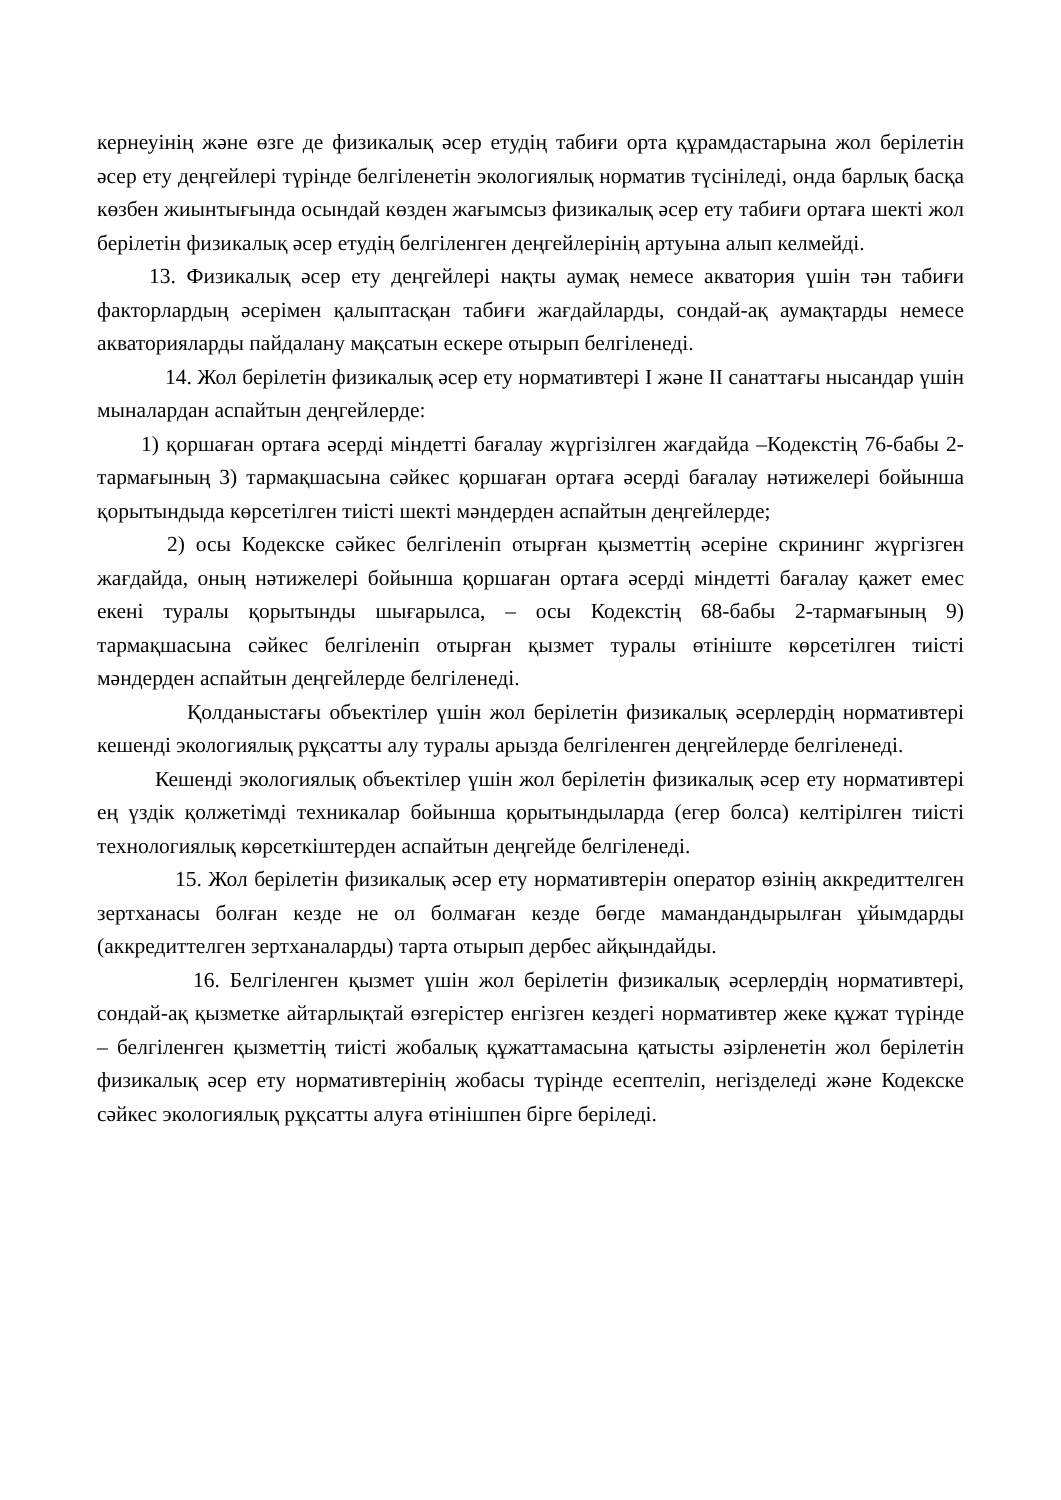кернеуінің және өзге де физикалық әсер етудің табиғи орта құрамдастарына жол берілетін әсер ету деңгейлері түрінде белгіленетін экологиялық норматив түсініледі, онда барлық басқа көзбен жиынтығында осындай көзден жағымсыз физикалық әсер ету табиғи ортаға шекті жол берілетін физикалық әсер етудің белгіленген деңгейлерінің артуына алып келмейді.
13. Физикалық әсер ету деңгейлері нақты аумақ немесе акватория үшін тән табиғи факторлардың әсерімен қалыптасқан табиғи жағдайларды, сондай-ақ аумақтарды немесе акваторияларды пайдалану мақсатын ескере отырып белгіленеді.
14. Жол берілетін физикалық әсер ету нормативтері I және II санаттағы нысандар үшін мыналардан аспайтын деңгейлерде:
1) қоршаған ортаға әсерді міндетті бағалау жүргізілген жағдайда –Кодекстің 76-бабы 2-тармағының 3) тармақшасына сәйкес қоршаған ортаға әсерді бағалау нәтижелері бойынша қорытындыда көрсетілген тиісті шекті мәндерден аспайтын деңгейлерде;
2) осы Кодекске сәйкес белгіленіп отырған қызметтің әсеріне скрининг жүргізген жағдайда, оның нәтижелері бойынша қоршаған ортаға әсерді міндетті бағалау қажет емес екені туралы қорытынды шығарылса, – осы Кодекстің 68-бабы 2-тармағының 9) тармақшасына сәйкес белгіленіп отырған қызмет туралы өтініште көрсетілген тиісті мәндерден аспайтын деңгейлерде белгіленеді.
Қолданыстағы объектілер үшін жол берілетін физикалық әсерлердің нормативтері кешенді экологиялық рұқсатты алу туралы арызда белгіленген деңгейлерде белгіленеді.
Кешенді экологиялық объектілер үшін жол берілетін физикалық әсер ету нормативтері ең үздік қолжетімді техникалар бойынша қорытындыларда (егер болса) келтірілген тиісті технологиялық көрсеткіштерден аспайтын деңгейде белгіленеді.
15. Жол берілетін физикалық әсер ету нормативтерін оператор өзінің аккредиттелген зертханасы болған кезде не ол болмаған кезде бөгде мамандандырылған ұйымдарды (аккредиттелген зертханаларды) тарта отырып дербес айқындайды.
16. Белгіленген қызмет үшін жол берілетін физикалық әсерлердің нормативтері, сондай-ақ қызметке айтарлықтай өзгерістер енгізген кездегі нормативтер жеке құжат түрінде – белгіленген қызметтің тиісті жобалық құжаттамасына қатысты әзірленетін жол берілетін физикалық әсер ету нормативтерінің жобасы түрінде есептеліп, негізделеді және Кодекске сәйкес экологиялық рұқсатты алуға өтінішпен бірге беріледі.